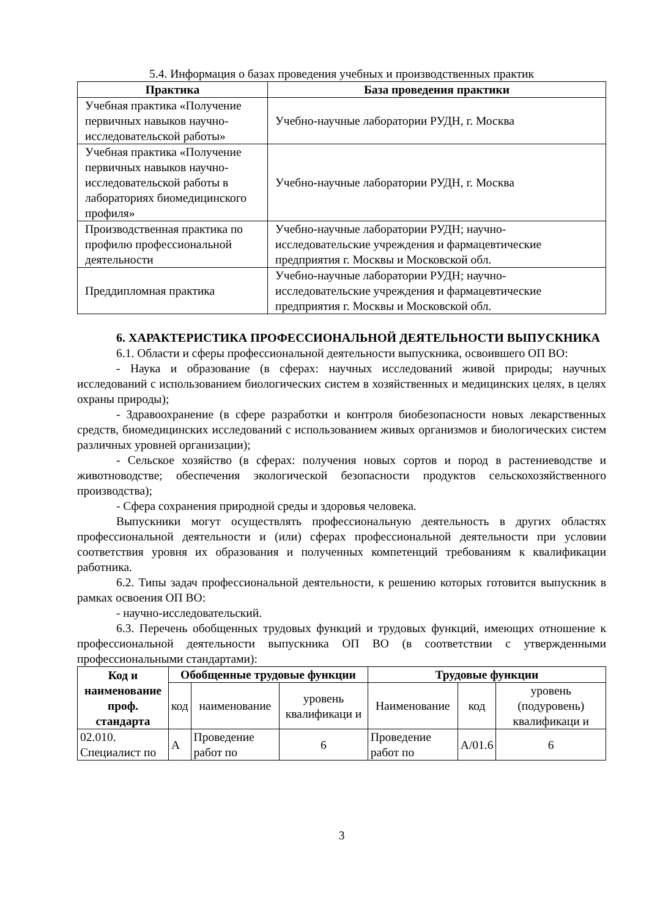5.4. Информация о базах проведения учебных и производственных практик
| Практика | База проведения практики |
| --- | --- |
| Учебная практика «Получение первичных навыков научно-исследовательской работы» | Учебно-научные лаборатории РУДН, г. Москва |
| Учебная практика «Получение первичных навыков научно-исследовательской работы в лабораториях биомедицинского профиля» | Учебно-научные лаборатории РУДН, г. Москва |
| Производственная практика по профилю профессиональной деятельности | Учебно-научные лаборатории РУДН; научно-исследовательские учреждения и фармацевтические предприятия г. Москвы и Московской обл. |
| Преддипломная практика | Учебно-научные лаборатории РУДН; научно-исследовательские учреждения и фармацевтические предприятия г. Москвы и Московской обл. |
6. ХАРАКТЕРИСТИКА ПРОФЕССИОНАЛЬНОЙ ДЕЯТЕЛЬНОСТИ ВЫПУСКНИКА
6.1. Области и сферы профессиональной деятельности выпускника, освоившего ОП ВО:
- Наука и образование (в сферах: научных исследований живой природы; научных исследований с использованием биологических систем в хозяйственных и медицинских целях, в целях охраны природы);
- Здравоохранение (в сфере разработки и контроля биобезопасности новых лекарственных средств, биомедицинских исследований с использованием живых организмов и биологических систем различных уровней организации);
- Сельское хозяйство (в сферах: получения новых сортов и пород в растениеводстве и животноводстве; обеспечения экологической безопасности продуктов сельскохозяйственного производства);
- Сфера сохранения природной среды и здоровья человека.
Выпускники могут осуществлять профессиональную деятельность в других областях профессиональной деятельности и (или) сферах профессиональной деятельности при условии соответствия уровня их образования и полученных компетенций требованиям к квалификации работника.
6.2. Типы задач профессиональной деятельности, к решению которых готовится выпускник в рамках освоения ОП ВО:
- научно-исследовательский.
6.3. Перечень обобщенных трудовых функций и трудовых функций, имеющих отношение к профессиональной деятельности выпускника ОП ВО (в соответствии с утвержденными профессиональными стандартами):
| Код и наименование проф. стандарта | Обобщенные трудовые функции | | | Трудовые функции | | |
| --- | --- | --- | --- | --- | --- | --- |
| | код | наименование | уровень квалификаци и | Наименование | код | уровень (подуровень) квалификаци и |
| 02.010. Специалист по | А | Проведение работ по | 6 | Проведение работ по | А/01.6 | 6 |
3